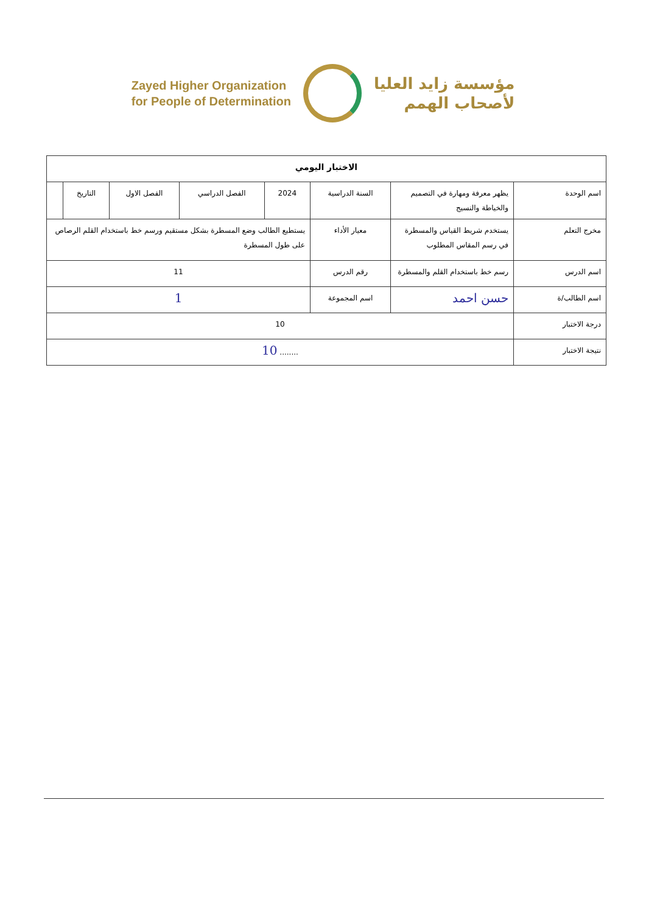Zayed Higher Organization
for People of Determination
مؤسسة زايد العليا
لأصحاب الهمم
| الاختبار اليومي | | | | | | | |
| --- | --- | --- | --- | --- | --- | --- | --- |
| اسم الوحدة | يظهر معرفة ومهارة في التصميم والخياطة والنسيج | السنة الدراسية | 2024 | الفصل الدراسي | الفصل الاول | التاريخ | |
| مخرج التعلم | يستخدم شريط القياس والمسطرة في رسم المقاس المطلوب | معيار الأداء | يستطيع الطالب وضع المسطرة بشكل مستقيم ورسم خط باستخدام القلم الرصاص على طول المسطرة | | | | |
| اسم الدرس | رسم خط باستخدام القلم والمسطرة | رقم الدرس | 11 | | | | |
| اسم الطالب/ة | حسن احمد | اسم المجموعة | 1 | | | | |
| درجة الاختبار | 10 | | | | | | |
| نتيجة الاختبار | ........ 10 | | | | | | |